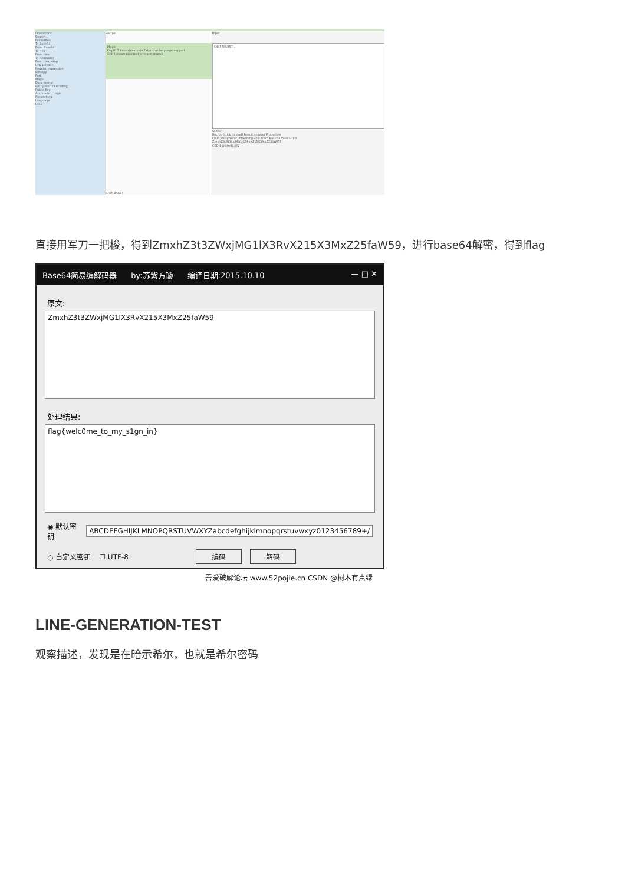Operations
Search...
Favourites
To Base64
From Base64
To Hex
From Hex
To Hexdump
From Hexdump
URL Decode
Regular expression
Entropy
Fork
Magic
Data format
Encryption / Encoding
Public Key
Arithmetic / Logic
Networking
Language
Utils
Recipe
Magic
Depth 3 Intensive mode Extensive language support
Crib (known plaintext string or regex)
STEP BAKE!
Input
5445785857...
Output
Recipe (click to load) Result snippet Properties
From_Hex('None') Matching ops: From Base64 Valid UTF8
ZmxhZ3t3ZWxjMG1lX3RvX215X3MxZ25faW59
CSDN @树木有点绿
直接用军刀一把梭，得到ZmxhZ3t3ZWxjMG1lX3RvX215X3MxZ25faW59，进行base64解密，得到flag
Base64简易编解码器 by:苏紫方璇 编译日期:2015.10.10 — □ ✕
原文:
ZmxhZ3t3ZWxjMG1lX3RvX215X3MxZ25faW59
处理结果:
flag{welc0me_to_my_s1gn_in}
◉ 默认密钥 ABCDEFGHIJKLMNOPQRSTUVWXYZabcdefghijklmnopqrstuvwxyz0123456789+/
○ 自定义密钥 ☐ UTF-8 编码 解码
吾爱破解论坛 www.52pojie.cn CSDN @树木有点绿
LINE-GENERATION-TEST
观察描述，发现是在暗示希尔，也就是希尔密码